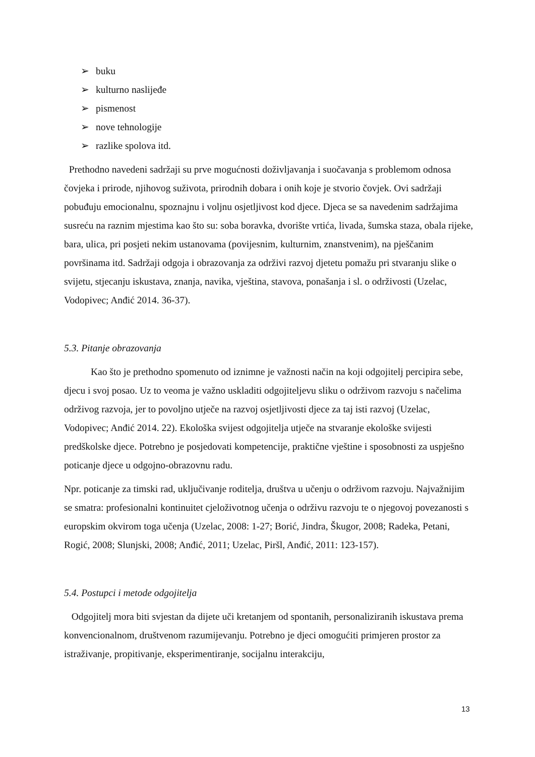➢ buku
➢ kulturno naslijeđe
➢ pismenost
➢ nove tehnologije
➢ razlike spolova itd.
Prethodno navedeni sadržaji su prve mogućnosti doživljavanja i suočavanja s problemom odnosa čovjeka i prirode, njihovog suživota, prirodnih dobara i onih koje je stvorio čovjek. Ovi sadržaji pobuđuju emocionalnu, spoznajnu i voljnu osjetljivost kod djece. Djeca se sa navedenim sadržajima susreću na raznim mjestima kao što su: soba boravka, dvorište vrtića, livada, šumska staza, obala rijeke, bara, ulica, pri posjeti nekim ustanovama (povijesnim, kulturnim, znanstvenim), na pješčanim površinama itd. Sadržaji odgoja i obrazovanja za održivi razvoj djetetu pomažu pri stvaranju slike o svijetu, stjecanju iskustava, znanja, navika, vještina, stavova, ponašanja i sl. o održivosti (Uzelac, Vodopivec; Anđić 2014. 36-37).
5.3. Pitanje obrazovanja
Kao što je prethodno spomenuto od iznimne je važnosti način na koji odgojitelj percipira sebe, djecu i svoj posao. Uz to veoma je važno uskladiti odgojiteljevu sliku o održivom razvoju s načelima održivog razvoja, jer to povoljno utječe na razvoj osjetljivosti djece za taj isti razvoj (Uzelac, Vodopivec; Anđić 2014. 22). Ekološka svijest odgojitelja utječe na stvaranje ekološke svijesti predškolske djece. Potrebno je posjedovati kompetencije, praktične vještine i sposobnosti za uspješno poticanje djece u odgojno-obrazovnu radu.
Npr. poticanje za timski rad, uključivanje roditelja, društva u učenju o održivom razvoju. Najvažnijim se smatra: profesionalni kontinuitet cjeloživotnog učenja o održivu razvoju te o njegovoj povezanosti s europskim okvirom toga učenja (Uzelac, 2008: 1-27; Borić, Jindra, Škugor, 2008; Radeka, Petani, Rogić, 2008; Slunjski, 2008; Anđić, 2011; Uzelac, Piršl, Anđić, 2011: 123-157).
5.4. Postupci i metode odgojitelja
Odgojitelj mora biti svjestan da dijete uči kretanjem od spontanih, personaliziranih iskustava prema konvencionalnom, društvenom razumijevanju. Potrebno je djeci omogućiti primjeren prostor za istraživanje, propitivanje, eksperimentiranje, socijalnu interakciju,
13